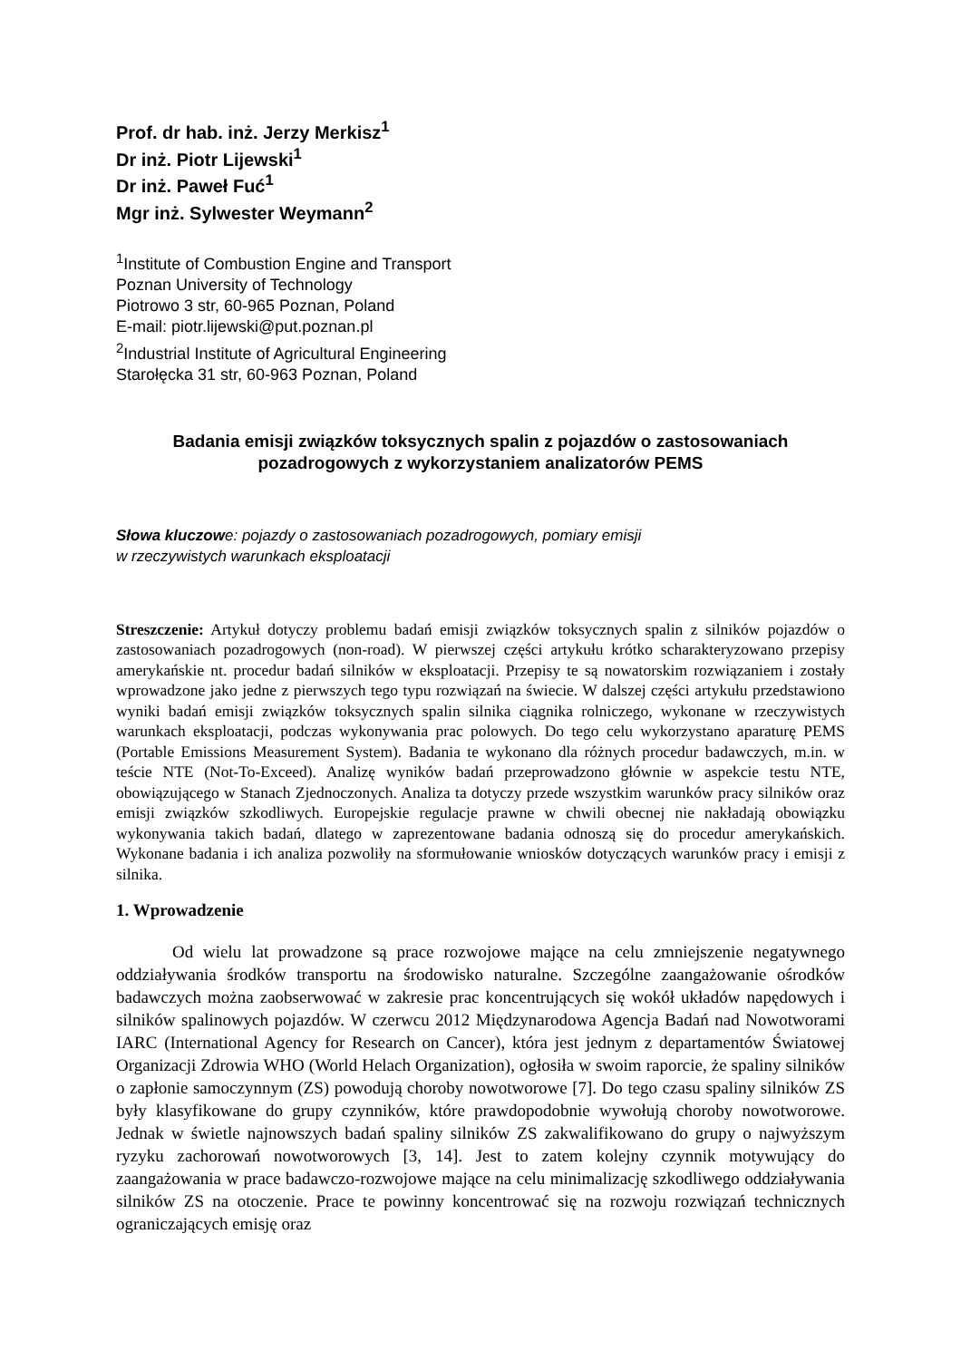Prof. dr hab. inż. Jerzy Merkisz<sup>1</sup>
Dr inż. Piotr Lijewski<sup>1</sup>
Dr inż. Paweł Fuć<sup>1</sup>
Mgr inż. Sylwester Weymann<sup>2</sup>
<sup>1</sup> Institute of Combustion Engine and Transport
Poznan University of Technology
Piotrowo 3 str, 60-965 Poznan, Poland
E-mail: piotr.lijewski@put.poznan.pl
<sup>2</sup> Industrial Institute of Agricultural Engineering
Starołęcka 31 str, 60-963 Poznan, Poland
Badania emisji związków toksycznych spalin z pojazdów o zastosowaniach pozadrogowych z wykorzystaniem analizatorów PEMS
Słowa kluczowe: pojazdy o zastosowaniach pozadrogowych, pomiary emisji
w rzeczywistych warunkach eksploatacji
Streszczenie: Artykuł dotyczy problemu badań emisji związków toksycznych spalin z silników pojazdów o zastosowaniach pozadrogowych (non-road). W pierwszej części artykułu krótko scharakteryzowano przepisy amerykańskie nt. procedur badań silników w eksploatacji. Przepisy te są nowatorskim rozwiązaniem i zostały wprowadzone jako jedne z pierwszych tego typu rozwiązań na świecie. W dalszej części artykułu przedstawiono wyniki badań emisji związków toksycznych spalin silnika ciągnika rolniczego, wykonane w rzeczywistych warunkach eksploatacji, podczas wykonywania prac polowych. Do tego celu wykorzystano aparaturę PEMS (Portable Emissions Measurement System). Badania te wykonano dla różnych procedur badawczych, m.in. w teście NTE (Not-To-Exceed). Analizę wyników badań przeprowadzono głównie w aspekcie testu NTE, obowiązującego w Stanach Zjednoczonych. Analiza ta dotyczy przede wszystkim warunków pracy silników oraz emisji związków szkodliwych. Europejskie regulacje prawne w chwili obecnej nie nakładają obowiązku wykonywania takich badań, dlatego w zaprezentowane badania odnoszą się do procedur amerykańskich. Wykonane badania i ich analiza pozwoliły na sformułowanie wniosków dotyczących warunków pracy i emisji z silnika.
1. Wprowadzenie
Od wielu lat prowadzone są prace rozwojowe mające na celu zmniejszenie negatywnego oddziaływania środków transportu na środowisko naturalne. Szczególne zaangażowanie ośrodków badawczych można zaobserwować w zakresie prac koncentrujących się wokół układów napędowych i silników spalinowych pojazdów. W czerwcu 2012 Międzynarodowa Agencja Badań nad Nowotworami IARC (International Agency for Research on Cancer), która jest jednym z departamentów Światowej Organizacji Zdrowia WHO (World Helach Organization), ogłosiła w swoim raporcie, że spaliny silników o zapłonie samoczynnym (ZS) powodują choroby nowotworowe [7]. Do tego czasu spaliny silników ZS były klasyfikowane do grupy czynników, które prawdopodobnie wywołują choroby nowotworowe. Jednak w świetle najnowszych badań spaliny silników ZS zakwalifikowano do grupy o najwyższym ryzyku zachorowań nowotworowych [3, 14]. Jest to zatem kolejny czynnik motywujący do zaangażowania w prace badawczo-rozwojowe mające na celu minimalizację szkodliwego oddziaływania silników ZS na otoczenie. Prace te powinny koncentrować się na rozwoju rozwiązań technicznych ograniczających emisję oraz